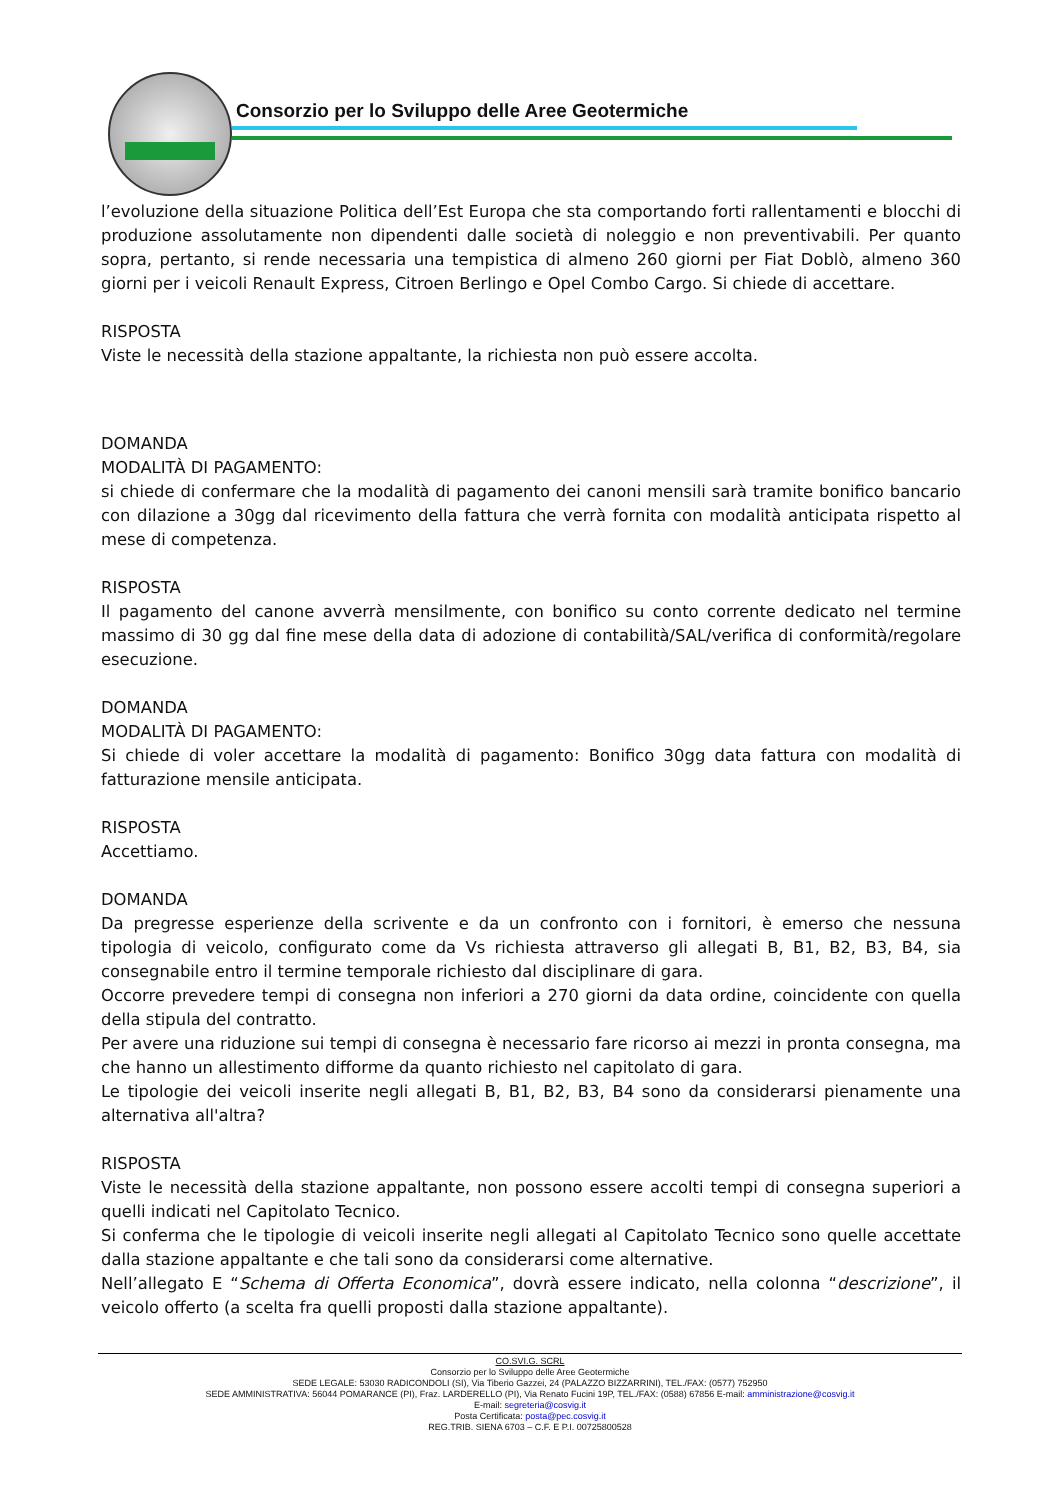Consorzio per lo Sviluppo delle Aree Geotermiche
l’evoluzione della situazione Politica dell’Est Europa che sta comportando forti rallentamenti e blocchi di produzione assolutamente non dipendenti dalle società di noleggio e non preventivabili. Per quanto sopra, pertanto, si rende necessaria una tempistica di almeno 260 giorni per Fiat Doblò, almeno 360 giorni per i veicoli Renault Express, Citroen Berlingo e Opel Combo Cargo. Si chiede di accettare.
RISPOSTA
Viste le necessità della stazione appaltante, la richiesta non può essere accolta.
DOMANDA
MODALITÀ DI PAGAMENTO:
si chiede di confermare che la modalità di pagamento dei canoni mensili sarà tramite bonifico bancario con dilazione a 30gg dal ricevimento della fattura che verrà fornita con modalità anticipata rispetto al mese di competenza.
RISPOSTA
Il pagamento del canone avverrà mensilmente, con bonifico su conto corrente dedicato nel termine massimo di 30 gg dal fine mese della data di adozione di contabilità/SAL/verifica di conformità/regolare esecuzione.
DOMANDA
MODALITÀ DI PAGAMENTO:
Si chiede di voler accettare la modalità di pagamento: Bonifico 30gg data fattura con modalità di fatturazione mensile anticipata.
RISPOSTA
Accettiamo.
DOMANDA
Da pregresse esperienze della scrivente e da un confronto con i fornitori, è emerso che nessuna tipologia di veicolo, configurato come da Vs richiesta attraverso gli allegati B, B1, B2, B3, B4, sia consegnabile entro il termine temporale richiesto dal disciplinare di gara.
Occorre prevedere tempi di consegna non inferiori a 270 giorni da data ordine, coincidente con quella della stipula del contratto.
Per avere una riduzione sui tempi di consegna è necessario fare ricorso ai mezzi in pronta consegna, ma che hanno un allestimento difforme da quanto richiesto nel capitolato di gara.
Le tipologie dei veicoli inserite negli allegati B, B1, B2, B3, B4 sono da considerarsi pienamente una alternativa all'altra?
RISPOSTA
Viste le necessità della stazione appaltante, non possono essere accolti tempi di consegna superiori a quelli indicati nel Capitolato Tecnico.
Si conferma che le tipologie di veicoli inserite negli allegati al Capitolato Tecnico sono quelle accettate dalla stazione appaltante e che tali sono da considerarsi come alternative.
Nell’allegato E “Schema di Offerta Economica”, dovrà essere indicato, nella colonna “descrizione”, il veicolo offerto (a scelta fra quelli proposti dalla stazione appaltante).
CO.SVI.G. SCRL
Consorzio per lo Sviluppo delle Aree Geotermiche
SEDE LEGALE: 53030 RADICONDOLI (SI), Via Tiberio Gazzei, 24 (PALAZZO BIZZARRINI), TEL./FAX: (0577) 752950
SEDE AMMINISTRATIVA: 56044 POMARANCE (PI), Fraz. LARDERELLO (PI), Via Renato Fucini 19P, TEL./FAX: (0588) 67856 E-mail: amministrazione@cosvig.it
E-mail: segreteria@cosvig.it
Posta Certificata: posta@pec.cosvig.it
REG.TRIB. SIENA 6703 – C.F. E P.I. 00725800528